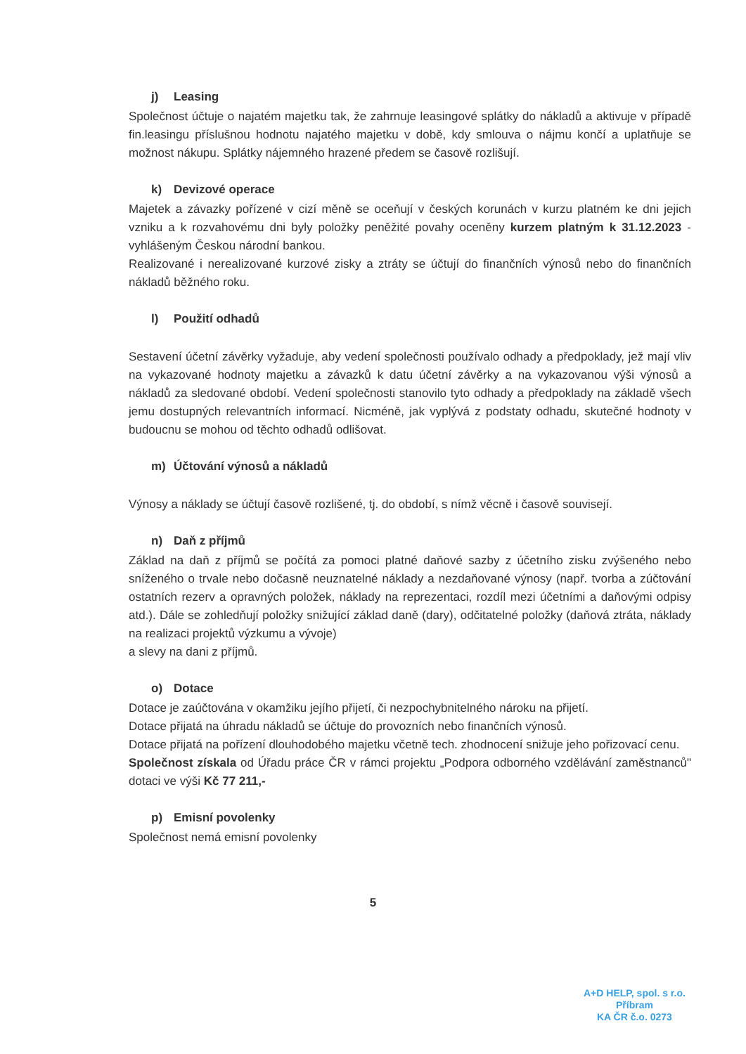j) Leasing
Společnost účtuje o najatém majetku tak, že zahrnuje leasingové splátky do nákladů a aktivuje v případě fin.leasingu příslušnou hodnotu najatého majetku v době, kdy smlouva o nájmu končí a uplatňuje se možnost nákupu. Splátky nájemného hrazené předem se časově rozlišují.
k) Devizové operace
Majetek a závazky pořízené v cizí měně se oceňují v českých korunách v kurzu platném ke dni jejich vzniku a k rozvahovému dni byly položky peněžité povahy oceněny kurzem platným k 31.12.2023 - vyhlášeným Českou národní bankou.
Realizované i nerealizované kurzové zisky a ztráty se účtují do finančních výnosů nebo do finančních nákladů běžného roku.
l) Použití odhadů
Sestavení účetní závěrky vyžaduje, aby vedení společnosti používalo odhady a předpoklady, jež mají vliv na vykazované hodnoty majetku a závazků k datu účetní závěrky a na vykazovanou výši výnosů a nákladů za sledované období. Vedení společnosti stanovilo tyto odhady a předpoklady na základě všech jemu dostupných relevantních informací. Nicméně, jak vyplývá z podstaty odhadu, skutečné hodnoty v budoucnu se mohou od těchto odhadů odlišovat.
m) Účtování výnosů a nákladů
Výnosy a náklady se účtují časově rozlišené, tj. do období, s nímž věcně i časově souvisejí.
n) Daň z příjmů
Základ na daň z příjmů se počítá za pomoci platné daňové sazby z účetního zisku zvýšeného nebo sníženého o trvale nebo dočasně neuznatelné náklady a nezdaňované výnosy (např. tvorba a zúčtování ostatních rezerv a opravných položek, náklady na reprezentaci, rozdíl mezi účetními a daňovými odpisy atd.). Dále se zohledňují položky snižující základ daně (dary), odčitatelné položky (daňová ztráta, náklady na realizaci projektů výzkumu a vývoje)
a slevy na dani z příjmů.
o) Dotace
Dotace je zaúčtována v okamžiku jejího přijetí, či nezpochybnitelného nároku na přijetí.
Dotace přijatá na úhradu nákladů se účtuje do provozních nebo finančních výnosů.
Dotace přijatá na pořízení dlouhodobého majetku včetně tech. zhodnocení snižuje jeho pořizovací cenu.
Společnost získala od Úřadu práce ČR v rámci projektu „Podpora odborného vzdělávání zaměstnanců" dotaci ve výši Kč 77 211,-
p) Emisní povolenky
Společnost nemá emisní povolenky
5
A+D HELP, spol. s r.o.
Příbram
KA ČR č.o. 0273